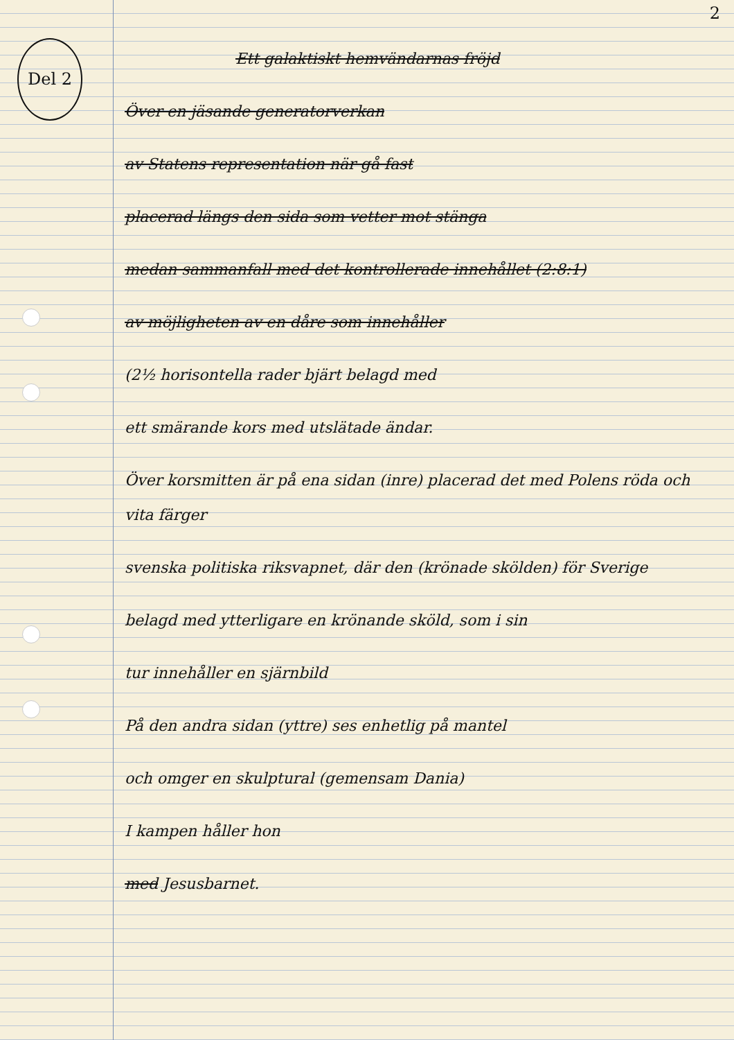Del 2
2
Ett galaktiskt hemvändarnas fröjd
Över en jäsande generatorverkan
av Statens representation när gå fast
placerad längs den sida som vetter mot stänga
medan sammanfall med det kontrollerade innehållet (2:8:1)
av möjligheten av en dåre som innehåller
(2½ horisontella rader bjärt belagd med
ett smärande kors med utslätade ändar.
Över korsmitten är på ena sidan (inre) placerad det med Polens röda och vita färger
svenska politiska riksvapnet, där den (krönade skölden) för Sverige
belagd med ytterligare en krönande sköld, som i sin
tur innehåller en sjärnbild
På den andra sidan (yttre) ses enhetlig på mantel
och omger en skulptural (gemensam Dania)
I kampen håller hon
med Jesusbarnet.